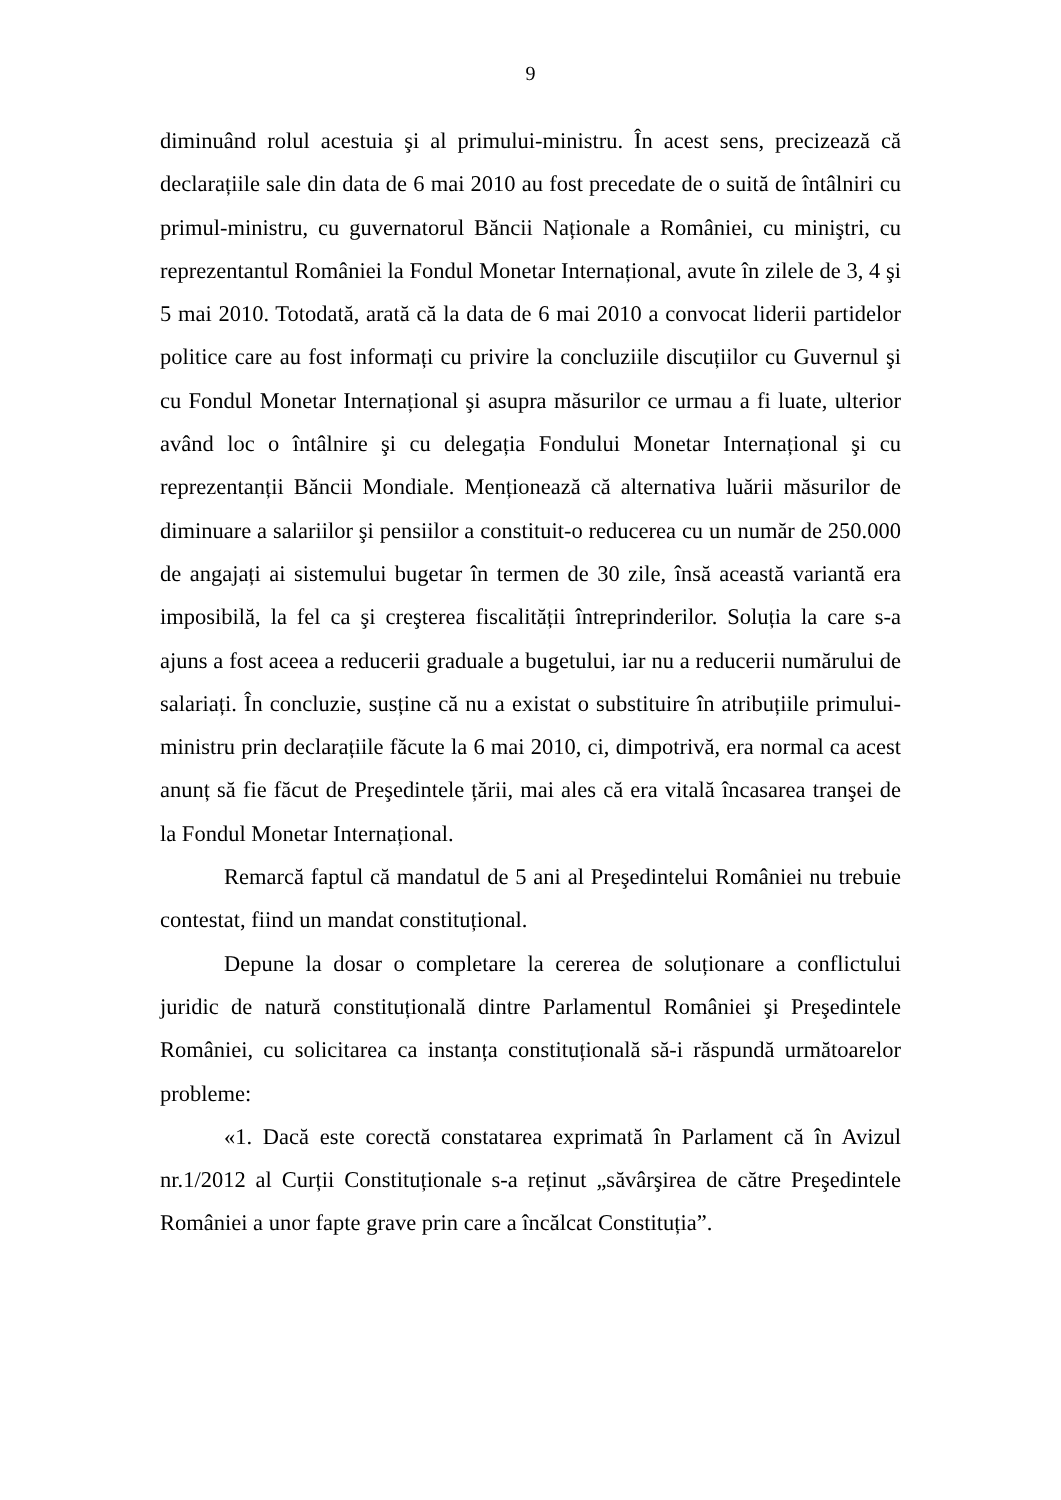9
diminuând rolul acestuia şi al primului-ministru. În acest sens, precizează că declarațiile sale din data de 6 mai 2010 au fost precedate de o suită de întâlniri cu primul-ministru, cu guvernatorul Băncii Naționale a României, cu miniştri, cu reprezentantul României la Fondul Monetar Internațional, avute în zilele de 3, 4 şi 5 mai 2010. Totodată, arată că la data de 6 mai 2010 a convocat liderii partidelor politice care au fost informați cu privire la concluziile discuțiilor cu Guvernul şi cu Fondul Monetar Internațional şi asupra măsurilor ce urmau a fi luate, ulterior având loc o întâlnire şi cu delegația Fondului Monetar Internațional şi cu reprezentanții Băncii Mondiale. Menționează că alternativa luării măsurilor de diminuare a salariilor şi pensiilor a constituit-o reducerea cu un număr de 250.000 de angajați ai sistemului bugetar în termen de 30 zile, însă această variantă era imposibilă, la fel ca şi creşterea fiscalității întreprinderilor. Soluția la care s-a ajuns a fost aceea a reducerii graduale a bugetului, iar nu a reducerii numărului de salariați. În concluzie, susține că nu a existat o substituire în atribuțiile primului-ministru prin declarațiile făcute la 6 mai 2010, ci, dimpotrivă, era normal ca acest anunț să fie făcut de Preşedintele țării, mai ales că era vitală încasarea tranşei de la Fondul Monetar Internațional.
Remarcă faptul că mandatul de 5 ani al Preşedintelui României nu trebuie contestat, fiind un mandat constituțional.
Depune la dosar o completare la cererea de soluționare a conflictului juridic de natură constituțională dintre Parlamentul României şi Preşedintele României, cu solicitarea ca instanța constituțională să-i răspundă următoarelor probleme:
«1. Dacă este corectă constatarea exprimată în Parlament că în Avizul nr.1/2012 al Curții Constituționale s-a reținut „săvârşirea de către Preşedintele României a unor fapte grave prin care a încălcat Constituția”.